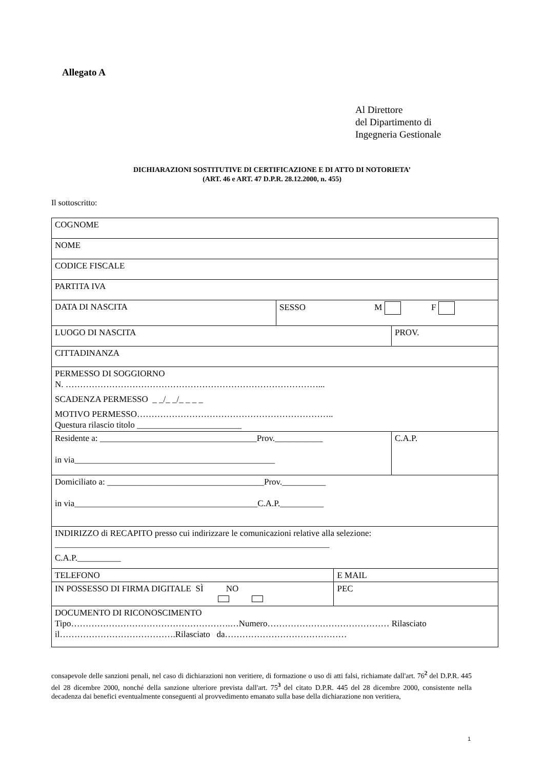Allegato A
Al Direttore
del Dipartimento di
Ingegneria Gestionale
DICHIARAZIONI SOSTITUTIVE DI CERTIFICAZIONE E DI ATTO DI NOTORIETA’
(ART. 46 e ART. 47 D.P.R. 28.12.2000, n. 455)
Il sottoscritto:
| COGNOME | | | |
| NOME | | | |
| CODICE FISCALE | | | |
| PARTITA IVA | | | |
| DATA DI NASCITA | SESSO M F | | |
| LUOGO DI NASCITA | | | PROV. |
| CITTADINANZA | | | |
| PERMESSO DI SOGGIORNO N. ……………………………………………………………………………... SCADENZA PERMESSO _ _/_ _/_ _ _ _ MOTIVO PERMESSO………………………………………………………….. Questura rilascio titolo ________________________ | | | |
| Residente a: ____________________________________Prov.___________ in via______________________________________________ | | | C.A.P. |
| Domiciliato a: ____________________________________Prov.__________ in via__________________________________________C.A.P.__________ | | | |
| INDIRIZZO di RECAPITO presso cui indirizzare le comunicazioni relative alla selezione: _______________________________________________________________ C.A.P.__________ | | | |
| TELEFONO | | E MAIL | |
| IN POSSESSO DI FIRMA DIGITALE SÌ NO | | PEC | |
| DOCUMENTO DI RICONOSCIMENTO Tipo……………………………………………….…Numero…………………………………… Rilasciato il………………………………….Rilasciato da…………………………………… | | | |
consapevole delle sanzioni penali, nel caso di dichiarazioni non veritiere, di formazione o uso di atti falsi, richiamate dall'art. 76<sup>2</sup> del D.P.R. 445 del 28 dicembre 2000, nonché della sanzione ulteriore prevista dall'art. 75<sup>3</sup> del citato D.P.R. 445 del 28 dicembre 2000, consistente nella decadenza dai benefici eventualmente conseguenti al provvedimento emanato sulla base della dichiarazione non veritiera,
1